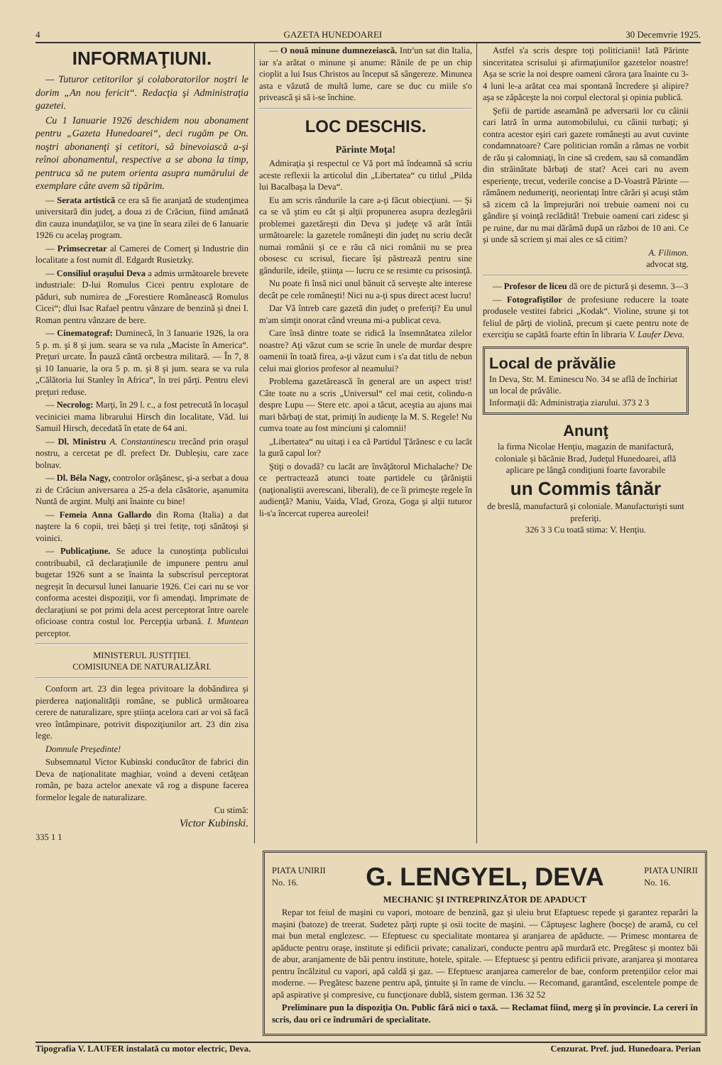4 GAZETA HUNEDOAREI 30 Decemvrie 1925.
INFORMAŢIUNI.
— Tuturor cetitorilor şi colaboratorilor noştri le dorim „An nou fericit“. Redacţia şi Administraţia gazetei.
Cu 1 Ianuarie 1926 deschidem nou abonament pentru „Gazeta Hunedoarei“, deci rugăm pe On. noştri abonanenţi şi cetitori, să binevoiască a-şi reînoi abonamentul, respective a se abona la timp, pentruca să ne putem orienta asupra numărului de exemplare câte avem să tipărim.
— Serata artistică ce era să fie aranjată de studenţimea universitară din judeţ, a doua zi de Crăciun, fiind amânată din cauza inundaţiilor, se va ţine în seara zilei de 6 Ianuarie 1926 cu acelaş program.
— Primsecretar al Camerei de Comerţ şi Industrie din localitate a fost numit dl. Edgardt Rusietzky.
— Consiliul oraşului Deva a admis următoarele brevete industriale: D-lui Romulus Cicei pentru explotare de păduri, sub numirea de „Forestiere Românească Romulus Cicei“; dlui Isac Rafael pentru vânzare de benzină şi dnei I. Roman pentru vânzare de bere.
— Cinematograf: Duminecă, în 3 Ianuarie 1926, la ora 5 p. m. şi 8 şi jum. seara se va rula „Maciste în America“. Preţuri urcate. În pauză cântă orcbestra militară. — În 7, 8 şi 10 Ianuarie, la ora 5 p. m. şi 8 şi jum. seara se va rula „Călătoria lui Stanley în Africa“, în trei părţi. Pentru elevi preţuri reduse.
— Necrolog: Marţi, în 29 l. c., a fost petrecută în locaşul veciniciei mama librarului Hirsch din localitate, Văd. lui Samuil Hirsch, decedată în etate de 64 ani.
— Dl. Ministru A. Constantinescu trecând prin oraşul nostru, a cercetat pe dl. prefect Dr. Dubleşiu, care zace bolnav.
— Dl. Béla Nagy, controlor orăşănesc, şi-a serbat a doua zi de Crăciun aniversarea a 25-a dela căsătorie, aşanumita Nuntă de argint. Mulţi ani înainte cu bine!
— Femeia Anna Gallardo din Roma (Italia) a dat naştere la 6 copii, trei băeţi şi trei fetiţe, toţi sănătoşi şi voinici.
— Publicaţiune. Se aduce la cunoştinţa publicului contribuabil, că declaraţiunile de impunere pentru anul bugetar 1926 sunt a se înainta la subscrisul perceptorat negreşit în decursul lunei Ianuarie 1926. Cei cari nu se vor conforma acestei dispoziţii, vor fi amendaţi. Imprimate de declaraţiuni se pot primi dela acest perceptorat între oarele oficioase contra costul lor. Percepţia urbană. I. Muntean perceptor.
MINISTERUL JUSTIŢIEI.
COMISIUNEA DE NATURALIZĂRI.
Conform art. 23 din legea privitoare la dobândirea şi pierderea naţionalităţii române, se publică următoarea cerere de naturalizare, spre ştiinţa acelora cari ar voi să facă vreo întâmpinare, potrivit dispoziţiunilor art. 23 din zisa lege.
Domnule Preşedinte!
Subsemnatul Victor Kubinski conducător de fabrici din Deva de naţionalitate maghiar, voind a deveni cetăţean român, pe baza actelor anexate vă rog a dispune facerea formelor legale de naturalizare.
Cu stimă:
Victor Kubinski.
335 1 1
— O nouă minune dumnezeiască. Intr'un sat din Italia, iar s'a arătat o minune şi anume: Rănile de pe un chip cioplit a lui Isus Christos au început să sângereze. Minunea asta e văzută de multă lume, care se duc cu miile s'o privească şi să i-se închine.
LOC DESCHIS.
Părinte Moţa!
Admiraţia şi respectul ce Vă port mă îndeamnă să scriu aceste reflexii la articolul din „Libertatea“ cu titlul „Pilda lui Bacalbaşa la Deva“.
Eu am scris rândurile la care a-ţi făcut obiecţiuni. — Şi ca se vă ştim eu cât şi alţii propunerea asupra dezlegării problemei gazetăreşti din Deva şi judeţe vă arăt întâi următoarele: la gazetele româneşti din judeţ nu scriu decât numai românii şi ce e rău că nici românii nu se prea obosesc cu scrisul, fiecare îşi păstrează pentru sine gândurile, ideile, ştiinţa — lucru ce se resimte cu prisosinţă.
Nu poate fi însă nici unul bănuit că serveşte alte interese decât pe cele româneşti! Nici nu a-ţi spus direct acest lucru!
Dar Vă întreb care gazetă din judeţ o preferiţi? Eu unul m'am simţit onorat când vreuna mi-a publicat ceva.
Care însă dintre toate se ridică la însemnătatea zilelor noastre? Aţi văzut cum se scrie în unele de murdar despre oamenii în toată firea, a-ţi văzut cum i s'a dat titlu de nebun celui mai glorios profesor al neamului?
Problema gazetărească în general are un aspect trist! Câte toate nu a scris „Universul“ cel mai cetit, colindu-n despre Lupu — Stere etc. apoi a tăcut, aceştia au ajuns mai mari bărbaţi de stat, primiţi în audienţe la M. S. Regele! Nu cumva toate au fost minciuni şi calomnii!
„Libertatea“ nu uitaţi i ea că Partidul Ţărănesc e cu lacăt la gură capul lor?
Ştiţi o dovadă? cu lacăt are învăţătorul Michalache? De ce pertractează atunci toate partidele cu ţărăniştii (naţionaliştii averescani, liberali), de ce îi primeşte regele în audienţă? Maniu, Vaida, Vlad, Groza, Goga şi alţii tuturor li-s'a încercat ruperea aureolei!
Astfel s'a scris despre toţi politicianii! Iată Părinte sinceritatea scrisului şi afirmaţiunilor gazetelor noastre! Aşa se scrie la noi despre oameni cărora ţara înainte cu 3-4 luni le-a arătat cea mai spontană încredere şi alipire? aşa se zăpăceşte la noi corpul electoral şi opinia publică.
Şefii de partide aseamănă pe adversarii lor cu câinii cari latră în urma automobilului, cu câinii turbaţi; şi contra acestor eşiri cari gazete româneşti au avut cuvinte condamnatoare? Care politician român a rămas ne vorbit de rău şi calomniaţi, în cine să credem, sau să comandăm din străinătate bărbaţi de stat? Acei cari nu avem esperienţe, trecut, vederile concise a D-Voastră Părinte — rămânem nedumeriţi, neorientaţi între cărări şi acuşi stăm să zicem că la împrejurări noi trebuie oameni noi cu gândire şi voinţă reclădită! Trebuie oameni cari zidesc şi pe ruine, dar nu mai dărâmă după un război de 10 ani. Ce şi unde să scriem şi mai ales ce să citim?
A. Filimon.
advocat stg.
— Profesor de liceu dă ore de pictură şi desemn. 3—3
— Fotografiştilor de profesiune reducere la toate produsele vestitei fabrici „Kodak“. Violine, strune şi tot feliul de părţi de violină, precum şi caete pentru note de exerciţiu se capătă foarte eftin în libraria V. Laufer Deva.
Local de prăvălie
In Deva, Str. M. Eminescu No. 34 se află de închiriat un local de prăvălie.
Informaţii dă: Administraţia ziarului. 373 2 3
Anunţ
la firma Nicolae Henţiu, magazin de manifactură, coloniale şi băcănie Brad, Judeţul Hunedoarei, află aplicare pe lângă condiţiuni foarte favorabile
un Commis tânăr
de breslă, manufactură şi coloniale. Manufacturişti sunt preferiţi.
326 3 3 Cu toată stima: V. Henţiu.
PIATA UNIRII
No. 16. G. LENGYEL, DEVA PIATA UNIRII
No. 16.
MECHANIC ŞI INTREPRINZĂTOR DE APADUCT
Repar tot feiul de maşini cu vapori, motoare de benzină, gaz şi uleiu brut Efaptuesc repede şi garantez reparări la maşini (batoze) de treerat. Sudetez părţi rupte şi osii tocite de maşini. — Căptuşesc laghere (bocşe) de aramă, cu cel mai bun metal englezesc. — Efeptuesc cu specialitate montarea şi aranjarea de apăducte. — Primesc montarea de apăducte pentru oraşe, institute şi edificii private; canalizari, conducte pentru apă murdară etc. Pregătesc şi montez băi de abur, aranjamente de băi pentru institute, hotele, spitale. — Efeptuesc şi pentru edificii private, aranjarea şi montarea pentru încălzitul cu vapori, apă caldă şi gaz. — Efeptuesc aranjarea camerelor de bae, conform pretenţiilor celor mai moderne. — Pregătesc bazene pentru apă, ţintuite şi în rame de vinclu. — Recomand, garantând, escelentele pompe de apă aspirative şi compresive, cu funcţionare dublă, sistem german. 136 32 52
Preliminare pun la dispoziţia On. Public fără nici o taxă. — Reclamat fiind, merg şi în provincie. La cereri în scris, dau ori ce îndrumări de specialitate.
Tipografia V. LAUFER instalată cu motor electric, Deva. Cenzurat. Pref. jud. Hunedoara. Perian